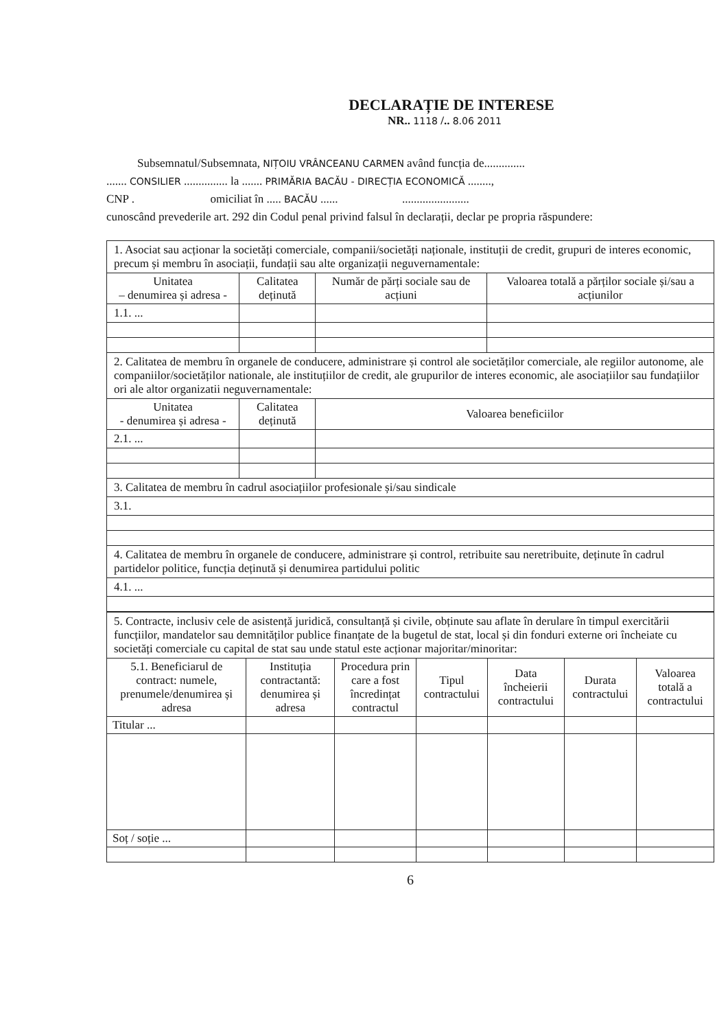DECLARAȚIE DE INTERESE
NR.. 1118 /.. 8.06 2011
Subsemnatul/Subsemnata, NIȚOIU VRÂNCEANU CARMEN având funcția de..............
....... CONSILIER ............... la ....... PRIMĂRIA BACĂU - DIRECȚIA ECONOMICĂ ........,
CNP . omiciliat în ..... BACĂU ...... .......................
cunoscând prevederile art. 292 din Codul penal privind falsul în declarații, declar pe propria răspundere:
| 1. Asociat sau acționar la societăți comerciale, companii/societăți naționale, instituții de credit, grupuri de interes economic, precum și membru în asociații, fundații sau alte organizații neguvernamentale: | | | |
| Unitatea – denumirea și adresa - | Calitatea deținută | Număr de părți sociale sau de acțiuni | Valoarea totală a părților sociale și/sau a acțiunilor |
| 1.1. ... | | | |
| 2. Calitatea de membru în organele de conducere, administrare și control ale societăților comerciale, ale regiilor autonome, ale companiilor/societăților nationale, ale instituțiilor de credit, ale grupurilor de interes economic, ale asociațiilor sau fundațiilor ori ale altor organizatii neguvernamentale: | | | |
| Unitatea - denumirea și adresa - | Calitatea deținută | Valoarea beneficiilor | |
| 2.1. ... | | | |
| 3. Calitatea de membru în cadrul asociațiilor profesionale și/sau sindicale | | | |
| 3.1. | | | |
| 4. Calitatea de membru în organele de conducere, administrare și control, retribuite sau neretribuite, deținute în cadrul partidelor politice, funcția deținută și denumirea partidului politic | | | |
| 4.1. ... | | | |
| 5. Contracte, inclusiv cele de asistență juridică, consultanță și civile, obținute sau aflate în derulare în timpul exercitării funcțiilor, mandatelor sau demnităților publice finanțate de la bugetul de stat, local și din fonduri externe ori încheiate cu societăți comerciale cu capital de stat sau unde statul este acționar majoritar/minoritar: | | | | | | |
| 5.1. Beneficiarul de contract: numele, prenumele/denumirea și adresa | Instituția contractantă: denumirea și adresa | Procedura prin care a fost încredințat contractul | Tipul contractului | Data încheierii contractului | Durata contractului | Valoarea totală a contractului |
| Titular ... | | | | | | |
| Soț / soție ... | | | | | | |
6